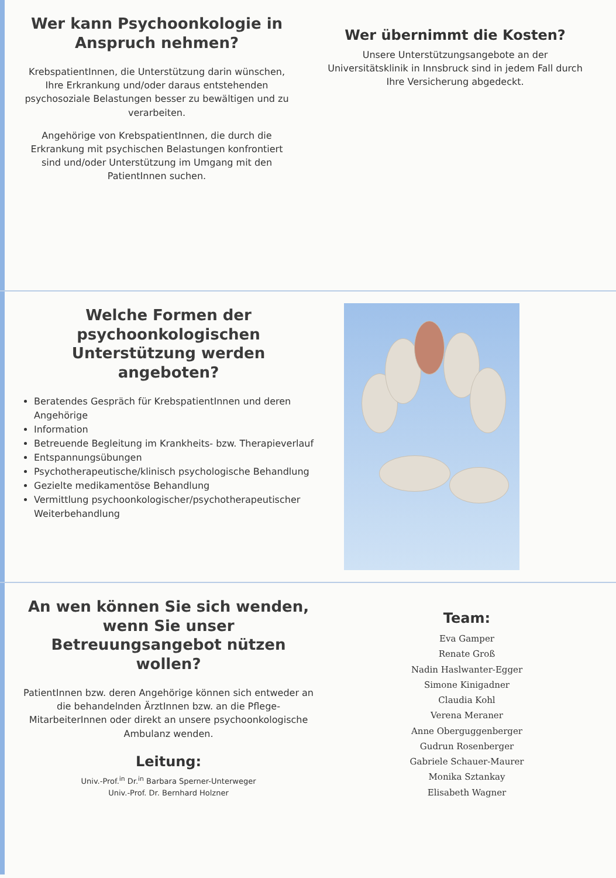Wer kann Psychoonkologie in Anspruch nehmen?
KrebspatientInnen, die Unterstützung darin wünschen, Ihre Erkrankung und/oder daraus entstehenden psychosoziale Belastungen besser zu bewältigen und zu verarbeiten.
Angehörige von KrebspatientInnen, die durch die Erkrankung mit psychischen Belastungen konfrontiert sind und/oder Unterstützung im Umgang mit den PatientInnen suchen.
Wer übernimmt die Kosten?
Unsere Unterstützungsangebote an der Universitätsklinik in Innsbruck sind in jedem Fall durch Ihre Versicherung abgedeckt.
Welche Formen der psychoonkologischen Unterstützung werden angeboten?
Beratendes Gespräch für KrebspatientInnen und deren Angehörige
Information
Betreuende Begleitung im Krankheits- bzw. Therapieverlauf
Entspannungsübungen
Psychotherapeutische/klinisch psychologische Behandlung
Gezielte medikamentöse Behandlung
Vermittlung psychoonkologischer/psychotherapeutischer Weiterbehandlung
An wen können Sie sich wenden, wenn Sie unser Betreuungsangebot nützen wollen?
PatientInnen bzw. deren Angehörige können sich entweder an die behandelnden ÄrztInnen bzw. an die Pflege-MitarbeiterInnen oder direkt an unsere psychoonkologische Ambulanz wenden.
Leitung:
Univ.-Prof.<sup>in</sup> Dr.<sup>in</sup> Barbara Sperner-Unterweger
Univ.-Prof. Dr. Bernhard Holzner
Team:
Eva Gamper
Renate Groß
Nadin Haslwanter-Egger
Simone Kinigadner
Claudia Kohl
Verena Meraner
Anne Oberguggenberger
Gudrun Rosenberger
Gabriele Schauer-Maurer
Monika Sztankay
Elisabeth Wagner